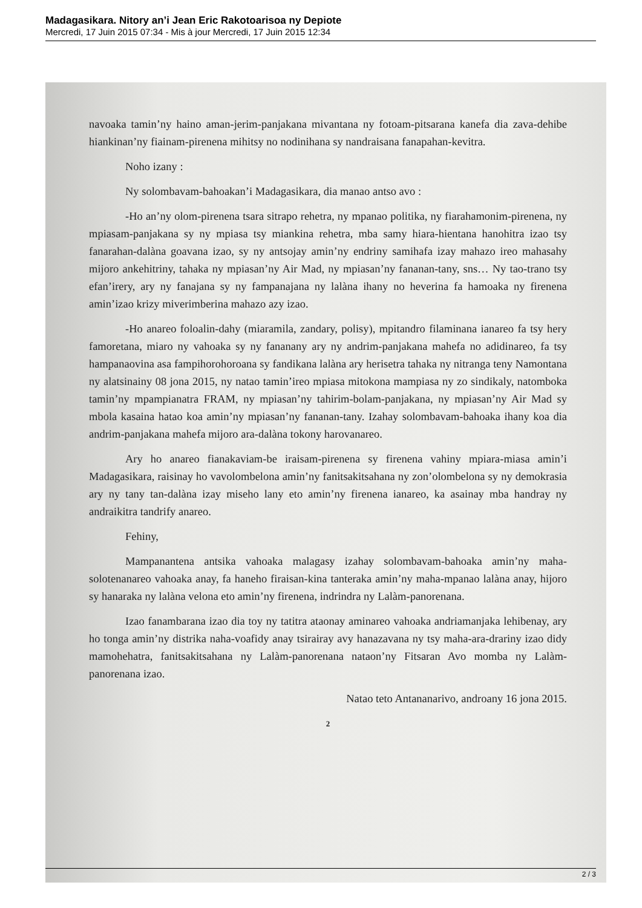Madagasikara. Nitory an’i Jean Eric Rakotoarisoa ny Depiote
Mercredi, 17 Juin 2015 07:34 - Mis à jour Mercredi, 17 Juin 2015 12:34
navoaka tamin’ny haino aman-jerim-panjakana mivantana ny fotoam-pitsarana kanefa dia zava-dehibe hiankinan’ny fiainam-pirenena mihitsy no nodinihana sy nandraisana fanapahan-kevitra.
Noho izany :
Ny solombavam-bahoakan’i Madagasikara, dia manao antso avo :
-Ho an’ny olom-pirenena tsara sitrapo rehetra, ny mpanao politika, ny fiarahamonim-pirenena, ny mpiasam-panjakana sy ny mpiasa tsy miankina rehetra, mba samy hiara-hientana hanohitra izao tsy fanarahan-dalàna goavana izao, sy ny antsojay amin’ny endriny samihafa izay mahazo ireo mahasahy mijoro ankehitriny, tahaka ny mpiasan’ny Air Mad, ny mpiasan’ny fananan-tany, sns… Ny tao-trano tsy efan’irery, ary ny fanajana sy ny fampanajana ny lalàna ihany no heverina fa hamoaka ny firenena amin’izao krizy miverimberina mahazo azy izao.
-Ho anareo foloalin-dahy (miaramila, zandary, polisy), mpitandro filaminana ianareo fa tsy hery famoretana, miaro ny vahoaka sy ny fananany ary ny andrim-panjakana mahefa no adidinareo, fa tsy hampanaovina asa fampihorohoroana sy fandikana lalàna ary herisetra tahaka ny nitranga teny Namontana ny alatsinainy 08 jona 2015, ny natao tamin’ireo mpiasa mitokona mampiasa ny zo sindikaly, natomboka tamin’ny mpampianatra FRAM, ny mpiasan’ny tahirim-bolam-panjakana, ny mpiasan’ny Air Mad sy mbola kasaina hatao koa amin’ny mpiasan’ny fananan-tany. Izahay solombavam-bahoaka ihany koa dia andrim-panjakana mahefa mijoro ara-dalàna tokony harovanareo.
Ary ho anareo fianakaviam-be iraisam-pirenena sy firenena vahiny mpiara-miasa amin’i Madagasikara, raisinay ho vavolombelona amin’ny fanitsakitsahana ny zon’olombelona sy ny demokrasia ary ny tany tan-dalàna izay miseho lany eto amin’ny firenena ianareo, ka asainay mba handray ny andraikitra tandrify anareo.
Fehiny,
Mampanantena antsika vahoaka malagasy izahay solombavam-bahoaka amin’ny maha-solotenanareo vahoaka anay, fa haneho firaisan-kina tanteraka amin’ny maha-mpanao lalàna anay, hijoro sy hanaraka ny lalàna velona eto amin’ny firenena, indrindra ny Lalàm-panorenana.
Izao fanambarana izao dia toy ny tatitra ataonay aminareo vahoaka andriamanjaka lehibenay, ary ho tonga amin’ny distrika naha-voafidy anay tsirairay avy hanazavana ny tsy maha-ara-drariny izao didy mamohehatra, fanitsakitsahana ny Lalàm-panorenana nataon’ny Fitsaran Avo momba ny Lalàm-panorenana izao.
Natao teto Antananarivo, androany 16 jona 2015.
2
2 / 3